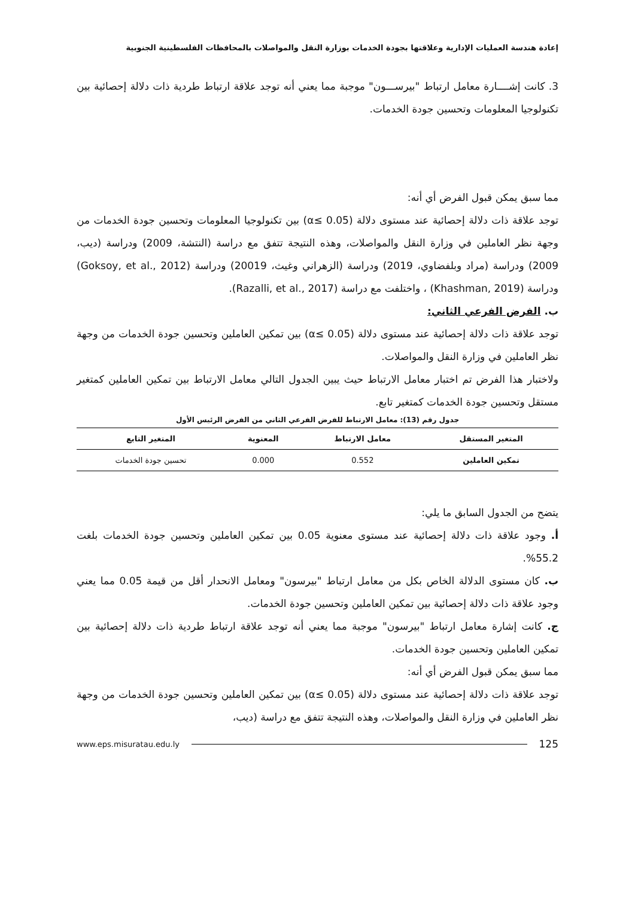إعادة هندسة العمليات الإدارية وعلاقتها بجودة الخدمات بوزارة النقل والمواصلات بالمحافظات الفلسطينية الجنوبية
3. كانت إشــــارة معامل ارتباط "بيرســـون" موجبة مما يعني أنه توجد علاقة ارتباط طردية ذات دلالة إحصائية بين تكنولوجيا المعلومات وتحسين جودة الخدمات.
مما سبق يمكن قبول الفرض أي أنه:
توجد علاقة ذات دلالة إحصائية عند مستوى دلالة (α≤ 0.05) بين تكنولوجيا المعلومات وتحسين جودة الخدمات من وجهة نظر العاملين في وزارة النقل والمواصلات، وهذه النتيجة تتفق مع دراسة (النتشة، 2009) ودراسة (ديب، 2009) ودراسة (مراد وبلفضاوي، 2019) ودراسة (الزهراني وغيث، 20019) ودراسة (Goksoy, et al., 2012) ودراسة (Khashman, 2019) ، واختلفت مع دراسة (Razalli, et al., 2017).
ب. الفرض الفرعي الثاني:
توجد علاقة ذات دلالة إحصائية عند مستوى دلالة (α≤ 0.05) بين تمكين العاملين وتحسين جودة الخدمات من وجهة نظر العاملين في وزارة النقل والمواصلات.
ولاختبار هذا الفرض تم اختبار معامل الارتباط حيث يبين الجدول التالي معامل الارتباط بين تمكين العاملين كمتغير مستقل وتحسين جودة الخدمات كمتغير تابع.
جدول رقم (13): معامل الارتباط للفرض الفرعي الثاني من الفرض الرئيس الأول
| المتغير المستقل | معامل الارتباط | المعنوية | المتغير التابع |
| --- | --- | --- | --- |
| تمكين العاملين | 0.552 | 0.000 | تحسين جودة الخدمات |
يتضح من الجدول السابق ما يلي:
أ. وجود علاقة ذات دلالة إحصائية عند مستوى معنوية 0.05 بين تمكين العاملين وتحسين جودة الخدمات بلغت 55.2%.
ب. كان مستوى الدلالة الخاص بكل من معامل ارتباط "بيرسون" ومعامل الانحدار أقل من قيمة 0.05 مما يعني وجود علاقة ذات دلالة إحصائية بين تمكين العاملين وتحسين جودة الخدمات.
ج. كانت إشارة معامل ارتباط "بيرسون" موجبة مما يعني أنه توجد علاقة ارتباط طردية ذات دلالة إحصائية بين تمكين العاملين وتحسين جودة الخدمات.
مما سبق يمكن قبول الفرض أي أنه:
توجد علاقة ذات دلالة إحصائية عند مستوى دلالة (α≤ 0.05) بين تمكين العاملين وتحسين جودة الخدمات من وجهة نظر العاملين في وزارة النقل والمواصلات، وهذه النتيجة تتفق مع دراسة (ديب،
www.eps.misuratau.edu.ly 125